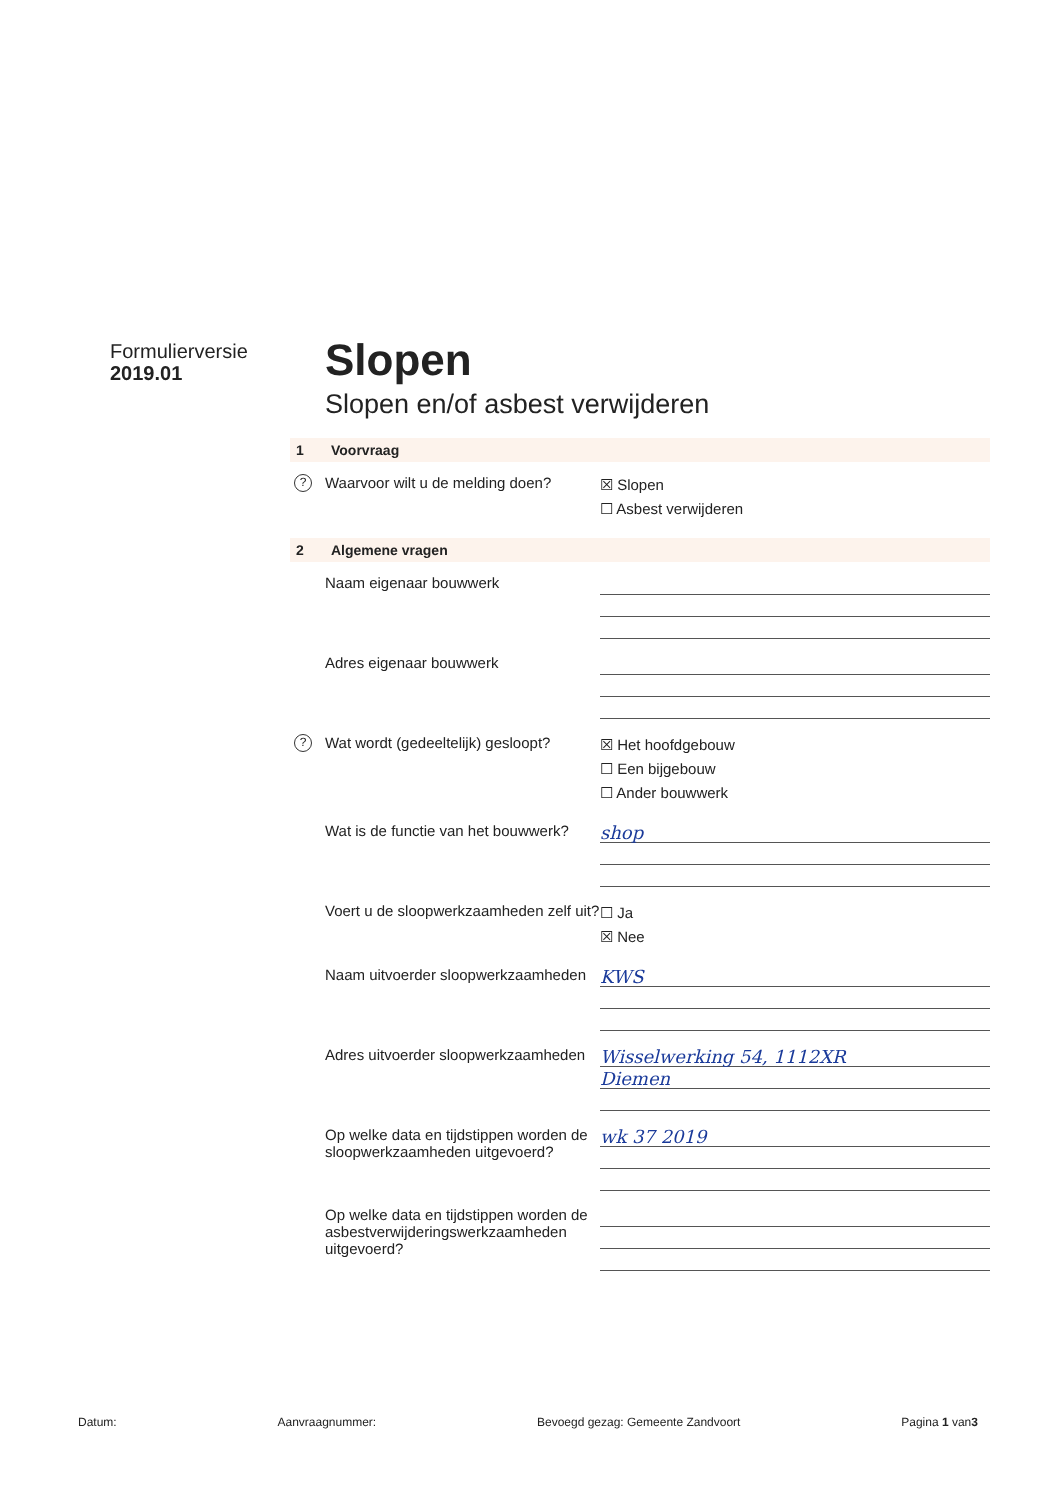Formulierversie
2019.01
Slopen
Slopen en/of asbest verwijderen
1 Voorvraag
? Waarvoor wilt u de melding doen?
☒ Slopen
☐ Asbest verwijderen
2 Algemene vragen
Naam eigenaar bouwwerk
Adres eigenaar bouwwerk
? Wat wordt (gedeeltelijk) gesloopt?
☒ Het hoofdgebouw
☐ Een bijgebouw
☐ Ander bouwwerk
Wat is de functie van het bouwwerk?
shop
Voert u de sloopwerkzaamheden zelf uit?
☐ Ja
☒ Nee
Naam uitvoerder sloopwerkzaamheden
KWS
Adres uitvoerder sloopwerkzaamheden
Wisselwerking 54, 1112XR
Diemen
Op welke data en tijdstippen worden de sloopwerkzaamheden uitgevoerd?
wk 37 2019
Op welke data en tijdstippen worden de asbestverwijderingswerkzaamheden uitgevoerd?
Datum: Aanvraagnummer: Bevoegd gezag: Gemeente Zandvoort Pagina 1 van3